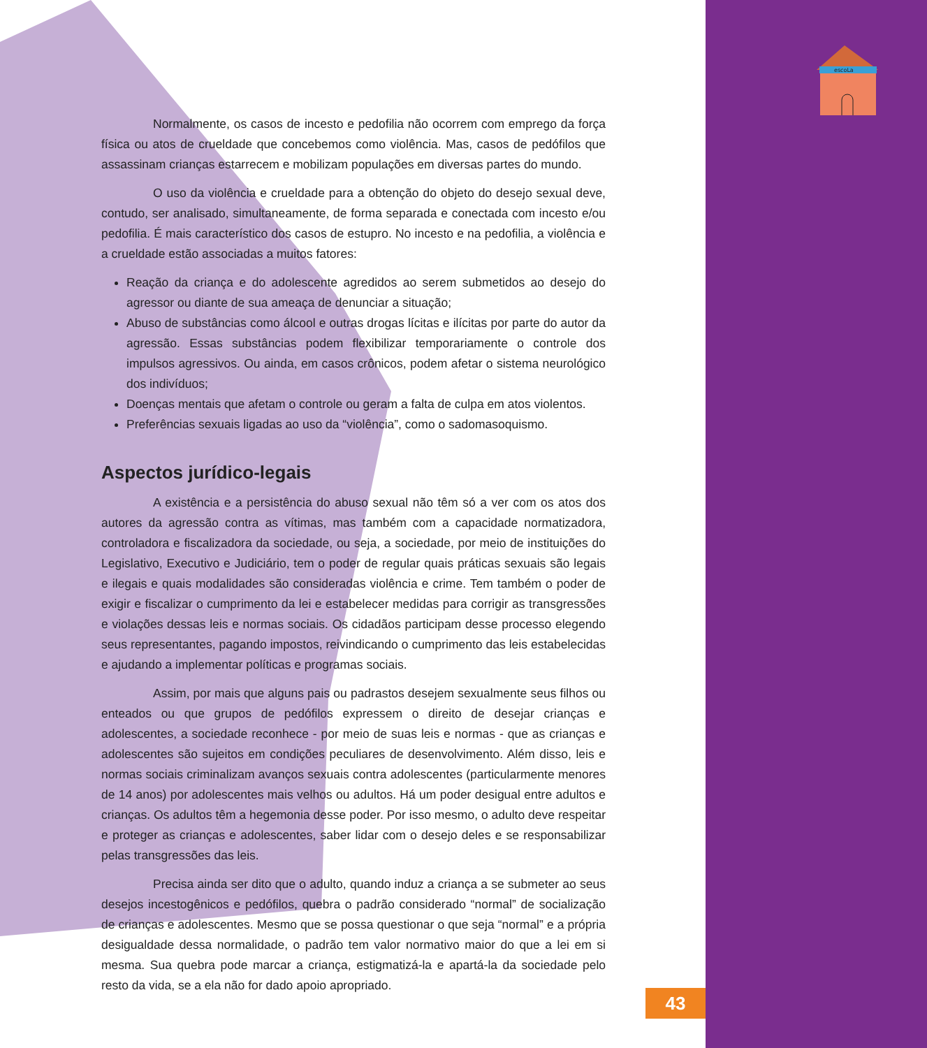escoLa
Normalmente, os casos de incesto e pedofilia não ocorrem com emprego da força física ou atos de crueldade que concebemos como violência. Mas, casos de pedófilos que assassinam crianças estarrecem e mobilizam populações em diversas partes do mundo.
O uso da violência e crueldade para a obtenção do objeto do desejo sexual deve, contudo, ser analisado, simultaneamente, de forma separada e conectada com incesto e/ou pedofilia. É mais característico dos casos de estupro. No incesto e na pedofilia, a violência e a crueldade estão associadas a muitos fatores:
Reação da criança e do adolescente agredidos ao serem submetidos ao desejo do agressor ou diante de sua ameaça de denunciar a situação;
Abuso de substâncias como álcool e outras drogas lícitas e ilícitas por parte do autor da agressão. Essas substâncias podem flexibilizar temporariamente o controle dos impulsos agressivos. Ou ainda, em casos crônicos, podem afetar o sistema neurológico dos indivíduos;
Doenças mentais que afetam o controle ou geram a falta de culpa em atos violentos.
Preferências sexuais ligadas ao uso da “violência”, como o sadomasoquismo.
Aspectos jurídico-legais
A existência e a persistência do abuso sexual não têm só a ver com os atos dos autores da agressão contra as vítimas, mas também com a capacidade normatizadora, controladora e fiscalizadora da sociedade, ou seja, a sociedade, por meio de instituições do Legislativo, Executivo e Judiciário, tem o poder de regular quais práticas sexuais são legais e ilegais e quais modalidades são consideradas violência e crime. Tem também o poder de exigir e fiscalizar o cumprimento da lei e estabelecer medidas para corrigir as transgressões e violações dessas leis e normas sociais. Os cidadãos participam desse processo elegendo seus representantes, pagando impostos, reivindicando o cumprimento das leis estabelecidas e ajudando a implementar políticas e programas sociais.
Assim, por mais que alguns pais ou padrastos desejem sexualmente seus filhos ou enteados ou que grupos de pedófilos expressem o direito de desejar crianças e adolescentes, a sociedade reconhece - por meio de suas leis e normas - que as crianças e adolescentes são sujeitos em condições peculiares de desenvolvimento. Além disso, leis e normas sociais criminalizam avanços sexuais contra adolescentes (particularmente menores de 14 anos) por adolescentes mais velhos ou adultos. Há um poder desigual entre adultos e crianças. Os adultos têm a hegemonia desse poder. Por isso mesmo, o adulto deve respeitar e proteger as crianças e adolescentes, saber lidar com o desejo deles e se responsabilizar pelas transgressões das leis.
Precisa ainda ser dito que o adulto, quando induz a criança a se submeter ao seus desejos incestogênicos e pedófilos, quebra o padrão considerado “normal” de socialização de crianças e adolescentes. Mesmo que se possa questionar o que seja “normal” e a própria desigualdade dessa normalidade, o padrão tem valor normativo maior do que a lei em si mesma. Sua quebra pode marcar a criança, estigmatizá-la e apartá-la da sociedade pelo resto da vida, se a ela não for dado apoio apropriado.
43